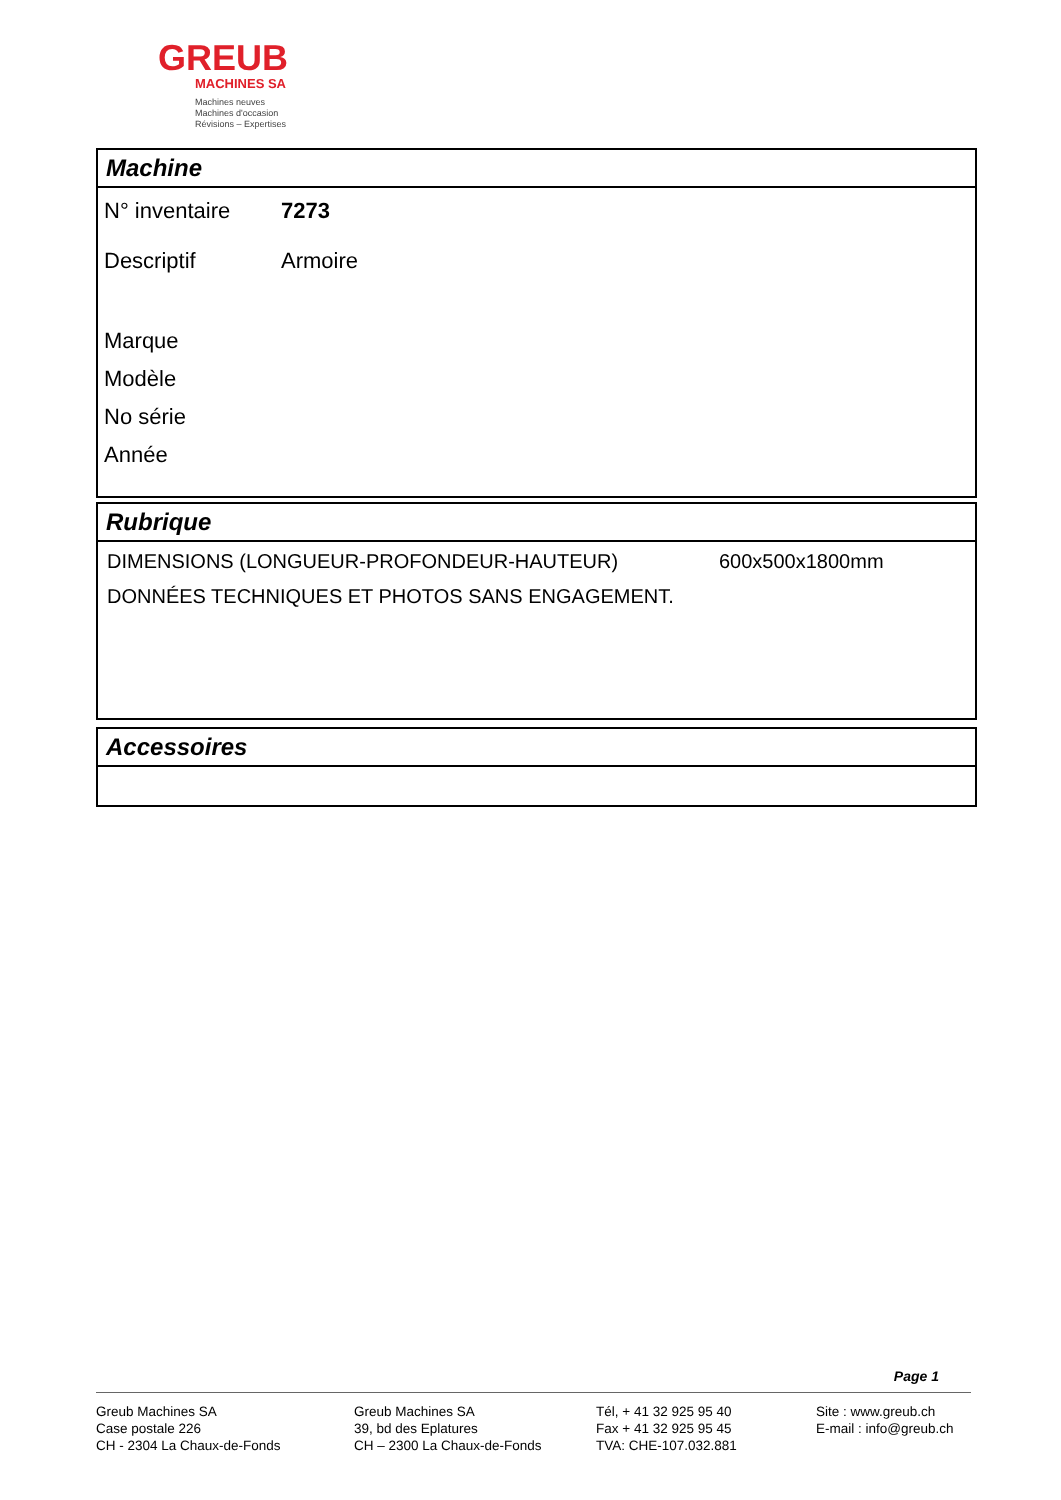GREUB
MACHINES SA
Machines neuves
Machines d'occasion
Révisions – Expertises
Machine
| N° inventaire | 7273 |
| Descriptif | Armoire |
| Marque | |
| Modèle | |
| No série | |
| Année | |
Rubrique
| DIMENSIONS (LONGUEUR-PROFONDEUR-HAUTEUR) | 600x500x1800mm |
| DONNÉES TECHNIQUES ET PHOTOS SANS ENGAGEMENT. | |
Accessoires
Page 1
Greub Machines SA
Case postale 226
CH - 2304 La Chaux-de-Fonds
Greub Machines SA
39, bd des Eplatures
CH – 2300 La Chaux-de-Fonds
Tél, + 41 32 925 95 40
Fax + 41 32 925 95 45
TVA: CHE-107.032.881
Site : www.greub.ch
E-mail : info@greub.ch